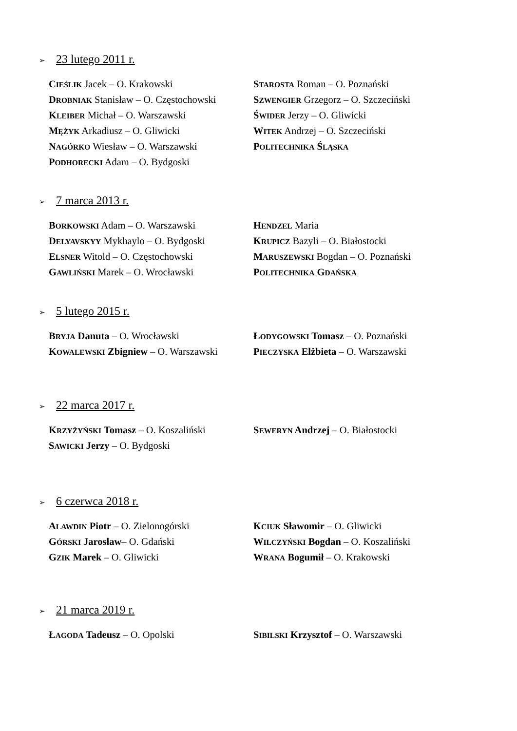➢ 23 lutego 2011 r.
CIEŚLIK Jacek – O. Krakowski
DROBNIAK Stanisław – O. Częstochowski
KLEIBER Michał – O. Warszawski
MĘŻYK Arkadiusz – O. Gliwicki
NAGÓRKO Wiesław – O. Warszawski
PODHORECKI Adam – O. Bydgoski
STAROSTA Roman – O. Poznański
SZWENGIER Grzegorz – O. Szczeciński
ŚWIDER Jerzy – O. Gliwicki
WITEK Andrzej – O. Szczeciński
POLITECHNIKA ŚLĄSKA
➢ 7 marca 2013 r.
BORKOWSKI Adam – O. Warszawski
DELYAVSKYY Mykhaylo – O. Bydgoski
ELSNER Witold – O. Częstochowski
GAWLIŃSKI Marek – O. Wrocławski
HENDZEL Maria
KRUPICZ Bazyli – O. Białostocki
MARUSZEWSKI Bogdan – O. Poznański
POLITECHNIKA GDAŃSKA
➢ 5 lutego 2015 r.
BRYJA Danuta – O. Wrocławski
KOWALEWSKI Zbigniew – O. Warszawski
ŁODYGOWSKI Tomasz – O. Poznański
PIECZYSKA Elżbieta – O. Warszawski
➢ 22 marca 2017 r.
KRZYŻYŃSKI Tomasz – O. Koszaliński
SAWICKI Jerzy – O. Bydgoski
SEWERYN Andrzej – O. Białostocki
➢ 6 czerwca 2018 r.
ALAWDIN Piotr – O. Zielonogórski
GÓRSKI Jarosław– O. Gdański
GZIK Marek – O. Gliwicki
KCIUK Sławomir – O. Gliwicki
WILCZYŃSKI Bogdan – O. Koszaliński
WRANA Bogumił – O. Krakowski
➢ 21 marca 2019 r.
ŁAGODA Tadeusz – O. Opolski SIBILSKI Krzysztof – O. Warszawski